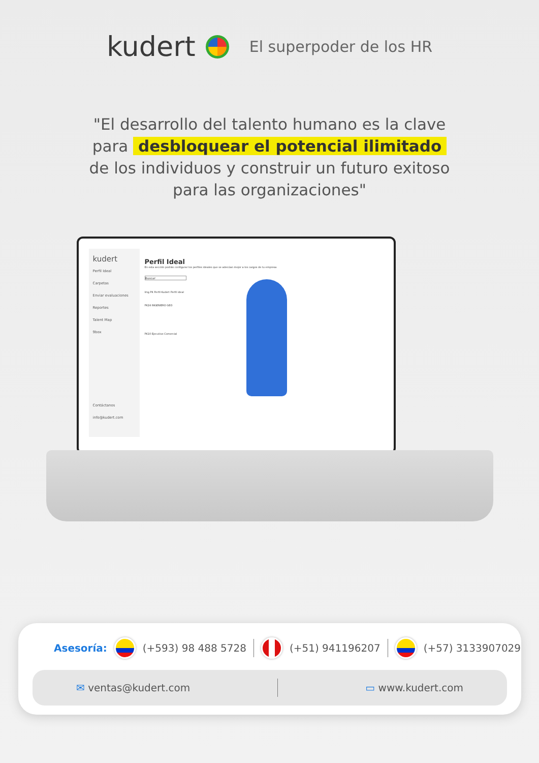kudert
El superpoder de los HR
"El desarrollo del talento humano es la clave para desbloquear el potencial ilimitado de los individuos y construir un futuro exitoso para las organizaciones"
kudert
Perfil Ideal
Carpetas
Enviar evaluaciones
Reportes
Talent Map
9box
Contáctanos
info@kudert.com
Perfil Ideal
En esta sección podrás configurar los perfiles ideales que se adecúan mejor a los cargos de tu empresa
Buscar
Img PK Perfil Kudert Perfil ideal
PK24 INGENIERO GEO
PK10 Ejecutivo Comercial
Asesoría: (+593) 98 488 5728 (+51) 941196207 (+57) 3133907029
✉ ventas@kudert.com ▭ www.kudert.com